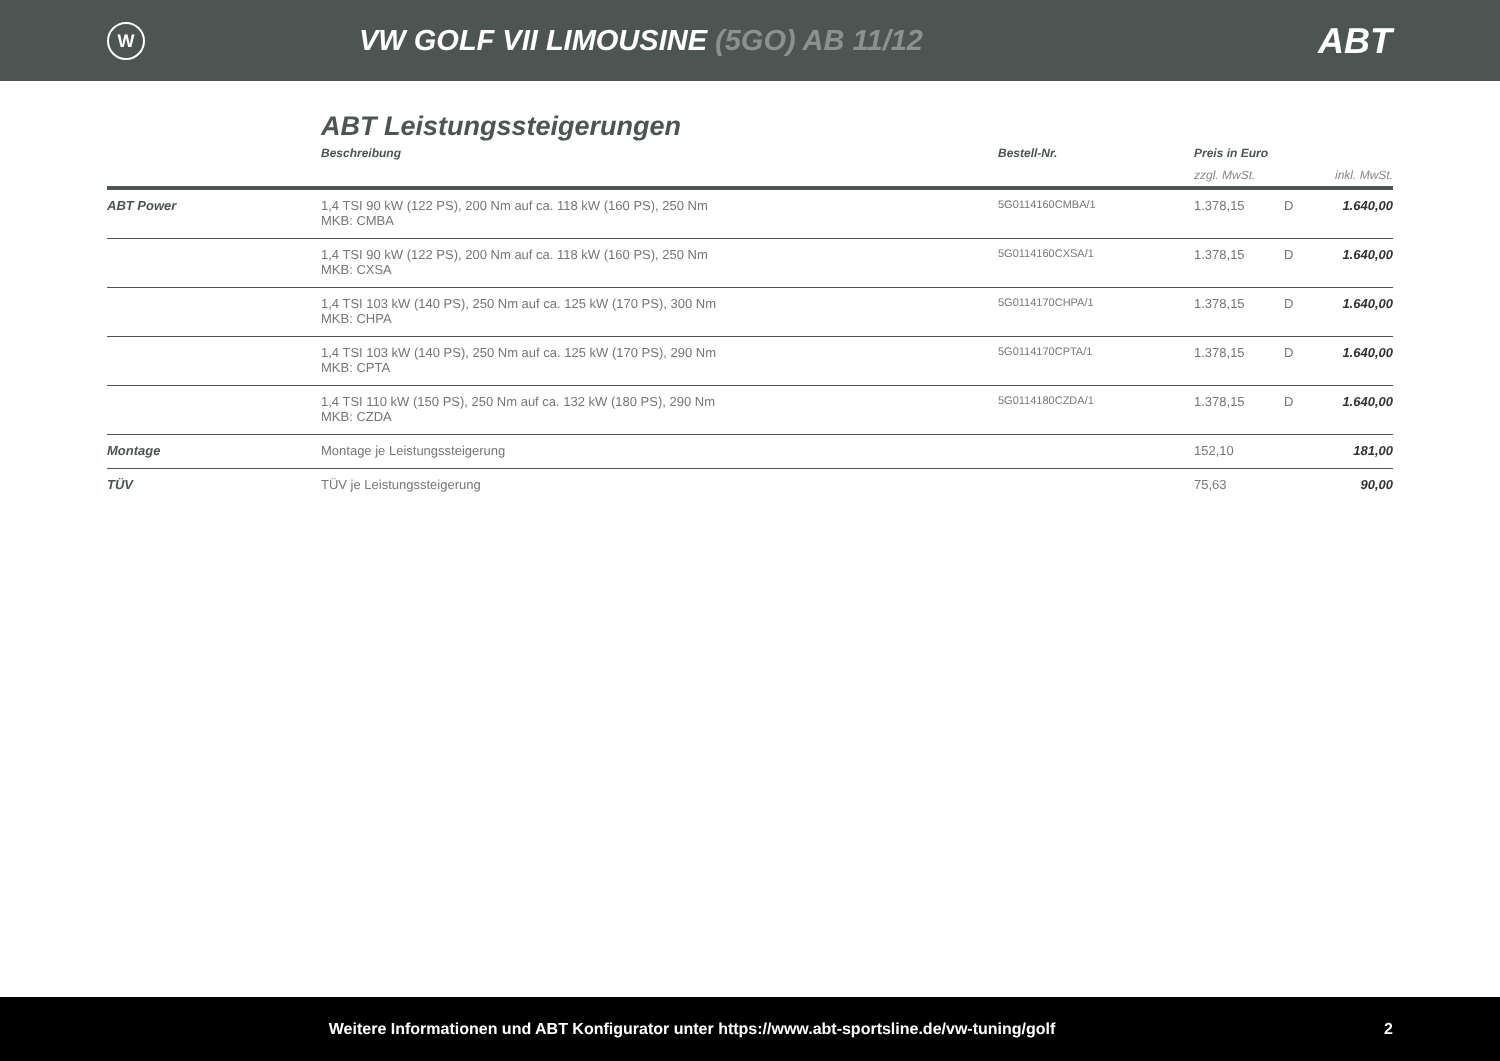W
VW GOLF VII LIMOUSINE (5GO) AB 11/12
ABT
ABT Leistungssteigerungen
| | Beschreibung | Bestell-Nr. | Preis in Euro | | |
| --- | --- | --- | --- | --- | --- |
| | | | zzgl. MwSt. | | inkl. MwSt. |
| ABT Power | 1,4 TSI 90 kW (122 PS), 200 Nm auf ca. 118 kW (160 PS), 250 Nm MKB: CMBA | 5G0114160CMBA/1 | 1.378,15 | D | 1.640,00 |
| | 1,4 TSI 90 kW (122 PS), 200 Nm auf ca. 118 kW (160 PS), 250 Nm MKB: CXSA | 5G0114160CXSA/1 | 1.378,15 | D | 1.640,00 |
| | 1,4 TSI 103 kW (140 PS), 250 Nm auf ca. 125 kW (170 PS), 300 Nm MKB: CHPA | 5G0114170CHPA/1 | 1.378,15 | D | 1.640,00 |
| | 1,4 TSI 103 kW (140 PS), 250 Nm auf ca. 125 kW (170 PS), 290 Nm MKB: CPTA | 5G0114170CPTA/1 | 1.378,15 | D | 1.640,00 |
| | 1,4 TSI 110 kW (150 PS), 250 Nm auf ca. 132 kW (180 PS), 290 Nm MKB: CZDA | 5G0114180CZDA/1 | 1.378,15 | D | 1.640,00 |
| Montage | Montage je Leistungssteigerung | | 152,10 | | 181,00 |
| TÜV | TÜV je Leistungssteigerung | | 75,63 | | 90,00 |
Weitere Informationen und ABT Konfigurator unter https://www.abt-sportsline.de/vw-tuning/golf
2